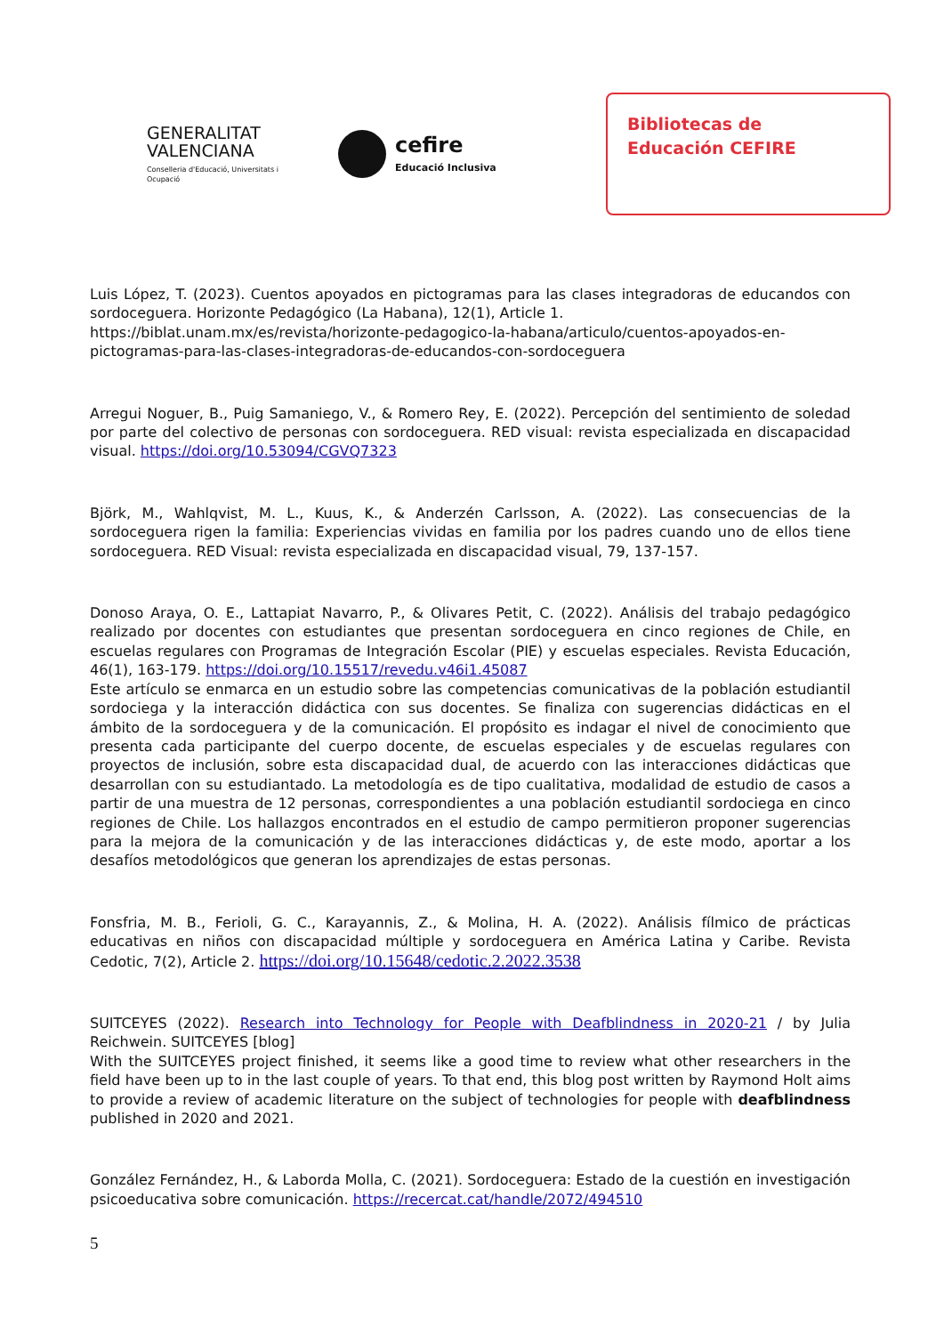GENERALITAT VALENCIANA
Conselleria d'Educació, Universitats i Ocupació
cefire
Educació Inclusiva
Bibliotecas de
Educación CEFIRE
Luis López, T. (2023). Cuentos apoyados en pictogramas para las clases integradoras de educandos con sordoceguera. Horizonte Pedagógico (La Habana), 12(1), Article 1.
https://biblat.unam.mx/es/revista/horizonte-pedagogico-la-habana/articulo/cuentos-apoyados-en-pictogramas-para-las-clases-integradoras-de-educandos-con-sordoceguera
Arregui Noguer, B., Puig Samaniego, V., & Romero Rey, E. (2022). Percepción del sentimiento de soledad por parte del colectivo de personas con sordoceguera. RED visual: revista especializada en discapacidad visual. https://doi.org/10.53094/CGVQ7323
Björk, M., Wahlqvist, M. L., Kuus, K., & Anderzén Carlsson, A. (2022). Las consecuencias de la sordoceguera rigen la familia: Experiencias vividas en familia por los padres cuando uno de ellos tiene sordoceguera. RED Visual: revista especializada en discapacidad visual, 79, 137-157.
Donoso Araya, O. E., Lattapiat Navarro, P., & Olivares Petit, C. (2022). Análisis del trabajo pedagógico realizado por docentes con estudiantes que presentan sordoceguera en cinco regiones de Chile, en escuelas regulares con Programas de Integración Escolar (PIE) y escuelas especiales. Revista Educación, 46(1), 163-179. https://doi.org/10.15517/revedu.v46i1.45087
Este artículo se enmarca en un estudio sobre las competencias comunicativas de la población estudiantil sordociega y la interacción didáctica con sus docentes. Se finaliza con sugerencias didácticas en el ámbito de la sordoceguera y de la comunicación. El propósito es indagar el nivel de conocimiento que presenta cada participante del cuerpo docente, de escuelas especiales y de escuelas regulares con proyectos de inclusión, sobre esta discapacidad dual, de acuerdo con las interacciones didácticas que desarrollan con su estudiantado. La metodología es de tipo cualitativa, modalidad de estudio de casos a partir de una muestra de 12 personas, correspondientes a una población estudiantil sordociega en cinco regiones de Chile. Los hallazgos encontrados en el estudio de campo permitieron proponer sugerencias para la mejora de la comunicación y de las interacciones didácticas y, de este modo, aportar a los desafíos metodológicos que generan los aprendizajes de estas personas.
Fonsfria, M. B., Ferioli, G. C., Karayannis, Z., & Molina, H. A. (2022). Análisis fílmico de prácticas educativas en niños con discapacidad múltiple y sordoceguera en América Latina y Caribe. Revista Cedotic, 7(2), Article 2. https://doi.org/10.15648/cedotic.2.2022.3538
SUITCEYES (2022). Research into Technology for People with Deafblindness in 2020-21 / by Julia Reichwein. SUITCEYES [blog]
With the SUITCEYES project finished, it seems like a good time to review what other researchers in the field have been up to in the last couple of years. To that end, this blog post written by Raymond Holt aims to provide a review of academic literature on the subject of technologies for people with deafblindness published in 2020 and 2021.
González Fernández, H., & Laborda Molla, C. (2021). Sordoceguera: Estado de la cuestión en investigación psicoeducativa sobre comunicación. https://recercat.cat/handle/2072/494510
5